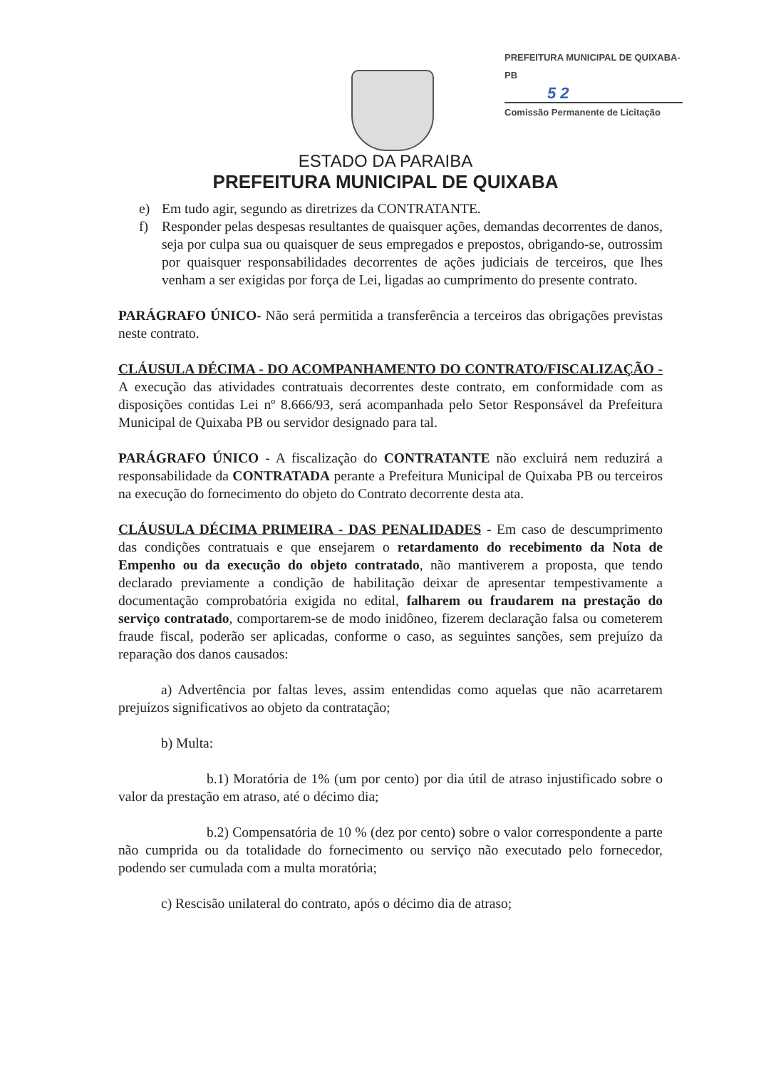PREFEITURA MUNICIPAL DE QUIXABA-PB
5 2
Comissão Permanente de Licitação
ESTADO DA PARAIBA
PREFEITURA MUNICIPAL DE QUIXABA
e) Em tudo agir, segundo as diretrizes da CONTRATANTE.
f) Responder pelas despesas resultantes de quaisquer ações, demandas decorrentes de danos, seja por culpa sua ou quaisquer de seus empregados e prepostos, obrigando-se, outrossim por quaisquer responsabilidades decorrentes de ações judiciais de terceiros, que lhes venham a ser exigidas por força de Lei, ligadas ao cumprimento do presente contrato.
PARÁGRAFO ÚNICO- Não será permitida a transferência a terceiros das obrigações previstas neste contrato.
CLÁUSULA DÉCIMA - DO ACOMPANHAMENTO DO CONTRATO/FISCALIZAÇÃO - A execução das atividades contratuais decorrentes deste contrato, em conformidade com as disposições contidas Lei nº 8.666/93, será acompanhada pelo Setor Responsável da Prefeitura Municipal de Quixaba PB ou servidor designado para tal.
PARÁGRAFO ÚNICO - A fiscalização do CONTRATANTE não excluirá nem reduzirá a responsabilidade da CONTRATADA perante a Prefeitura Municipal de Quixaba PB ou terceiros na execução do fornecimento do objeto do Contrato decorrente desta ata.
CLÁUSULA DÉCIMA PRIMEIRA - DAS PENALIDADES - Em caso de descumprimento das condições contratuais e que ensejarem o retardamento do recebimento da Nota de Empenho ou da execução do objeto contratado, não mantiverem a proposta, que tendo declarado previamente a condição de habilitação deixar de apresentar tempestivamente a documentação comprobatória exigida no edital, falharem ou fraudarem na prestação do serviço contratado, comportarem-se de modo inidôneo, fizerem declaração falsa ou cometerem fraude fiscal, poderão ser aplicadas, conforme o caso, as seguintes sanções, sem prejuízo da reparação dos danos causados:
a) Advertência por faltas leves, assim entendidas como aquelas que não acarretarem prejuízos significativos ao objeto da contratação;
b) Multa:
b.1) Moratória de 1% (um por cento) por dia útil de atraso injustificado sobre o valor da prestação em atraso, até o décimo dia;
b.2) Compensatória de 10 % (dez por cento) sobre o valor correspondente a parte não cumprida ou da totalidade do fornecimento ou serviço não executado pelo fornecedor, podendo ser cumulada com a multa moratória;
c) Rescisão unilateral do contrato, após o décimo dia de atraso;